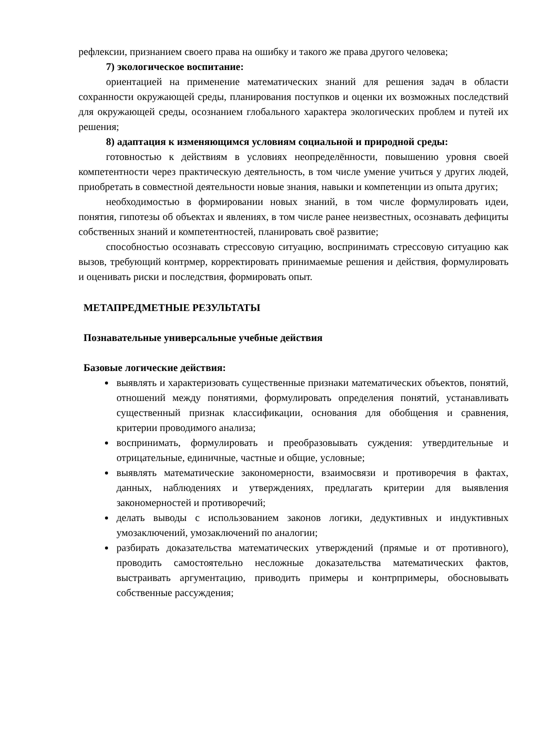рефлексии, признанием своего права на ошибку и такого же права другого человека;
7) экологическое воспитание:
ориентацией на применение математических знаний для решения задач в области сохранности окружающей среды, планирования поступков и оценки их возможных последствий для окружающей среды, осознанием глобального характера экологических проблем и путей их решения;
8) адаптация к изменяющимся условиям социальной и природной среды:
готовностью к действиям в условиях неопределённости, повышению уровня своей компетентности через практическую деятельность, в том числе умение учиться у других людей, приобретать в совместной деятельности новые знания, навыки и компетенции из опыта других;
необходимостью в формировании новых знаний, в том числе формулировать идеи, понятия, гипотезы об объектах и явлениях, в том числе ранее неизвестных, осознавать дефициты собственных знаний и компетентностей, планировать своё развитие;
способностью осознавать стрессовую ситуацию, воспринимать стрессовую ситуацию как вызов, требующий контрмер, корректировать принимаемые решения и действия, формулировать и оценивать риски и последствия, формировать опыт.
МЕТАПРЕДМЕТНЫЕ РЕЗУЛЬТАТЫ
Познавательные универсальные учебные действия
Базовые логические действия:
выявлять и характеризовать существенные признаки математических объектов, понятий, отношений между понятиями, формулировать определения понятий, устанавливать существенный признак классификации, основания для обобщения и сравнения, критерии проводимого анализа;
воспринимать, формулировать и преобразовывать суждения: утвердительные и отрицательные, единичные, частные и общие, условные;
выявлять математические закономерности, взаимосвязи и противоречия в фактах, данных, наблюдениях и утверждениях, предлагать критерии для выявления закономерностей и противоречий;
делать выводы с использованием законов логики, дедуктивных и индуктивных умозаключений, умозаключений по аналогии;
разбирать доказательства математических утверждений (прямые и от противного), проводить самостоятельно несложные доказательства математических фактов, выстраивать аргументацию, приводить примеры и контрпримеры, обосновывать собственные рассуждения;